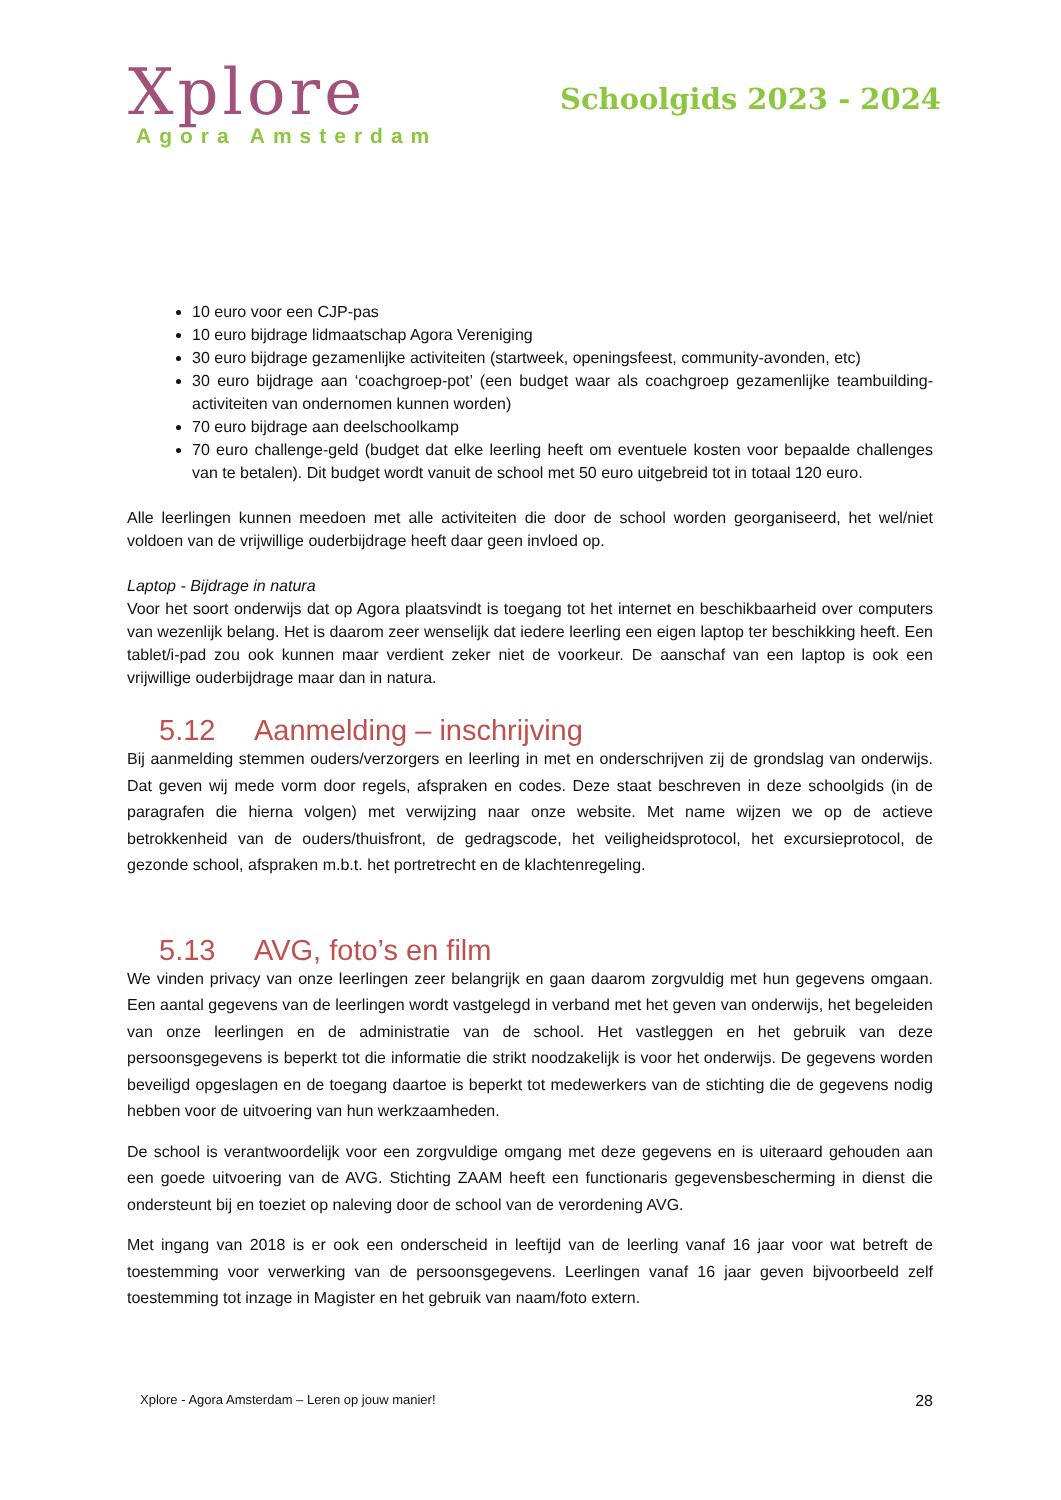Xplore
Agora Amsterdam
Schoolgids 2023 - 2024
10 euro voor een CJP-pas
10 euro bijdrage lidmaatschap Agora Vereniging
30 euro bijdrage gezamenlijke activiteiten (startweek, openingsfeest, community-avonden, etc)
30 euro bijdrage aan ‘coachgroep-pot’ (een budget waar als coachgroep gezamenlijke teambuilding-activiteiten van ondernomen kunnen worden)
70 euro bijdrage aan deelschoolkamp
70 euro challenge-geld (budget dat elke leerling heeft om eventuele kosten voor bepaalde challenges van te betalen). Dit budget wordt vanuit de school met 50 euro uitgebreid tot in totaal 120 euro.
Alle leerlingen kunnen meedoen met alle activiteiten die door de school worden georganiseerd, het wel/niet voldoen van de vrijwillige ouderbijdrage heeft daar geen invloed op.
Laptop - Bijdrage in natura
Voor het soort onderwijs dat op Agora plaatsvindt is toegang tot het internet en beschikbaarheid over computers van wezenlijk belang. Het is daarom zeer wenselijk dat iedere leerling een eigen laptop ter beschikking heeft. Een tablet/i-pad zou ook kunnen maar verdient zeker niet de voorkeur. De aanschaf van een laptop is ook een vrijwillige ouderbijdrage maar dan in natura.
5.12 Aanmelding – inschrijving
Bij aanmelding stemmen ouders/verzorgers en leerling in met en onderschrijven zij de grondslag van onderwijs. Dat geven wij mede vorm door regels, afspraken en codes. Deze staat beschreven in deze schoolgids (in de paragrafen die hierna volgen) met verwijzing naar onze website. Met name wijzen we op de actieve betrokkenheid van de ouders/thuisfront, de gedragscode, het veiligheidsprotocol, het excursieprotocol, de gezonde school, afspraken m.b.t. het portretrecht en de klachtenregeling.
5.13 AVG, foto’s en film
We vinden privacy van onze leerlingen zeer belangrijk en gaan daarom zorgvuldig met hun gegevens omgaan. Een aantal gegevens van de leerlingen wordt vastgelegd in verband met het geven van onderwijs, het begeleiden van onze leerlingen en de administratie van de school. Het vastleggen en het gebruik van deze persoonsgegevens is beperkt tot die informatie die strikt noodzakelijk is voor het onderwijs. De gegevens worden beveiligd opgeslagen en de toegang daartoe is beperkt tot medewerkers van de stichting die de gegevens nodig hebben voor de uitvoering van hun werkzaamheden.
De school is verantwoordelijk voor een zorgvuldige omgang met deze gegevens en is uiteraard gehouden aan een goede uitvoering van de AVG. Stichting ZAAM heeft een functionaris gegevensbescherming in dienst die ondersteunt bij en toeziet op naleving door de school van de verordening AVG.
Met ingang van 2018 is er ook een onderscheid in leeftijd van de leerling vanaf 16 jaar voor wat betreft de toestemming voor verwerking van de persoonsgegevens. Leerlingen vanaf 16 jaar geven bijvoorbeeld zelf toestemming tot inzage in Magister en het gebruik van naam/foto extern.
Xplore - Agora Amsterdam – Leren op jouw manier! 28